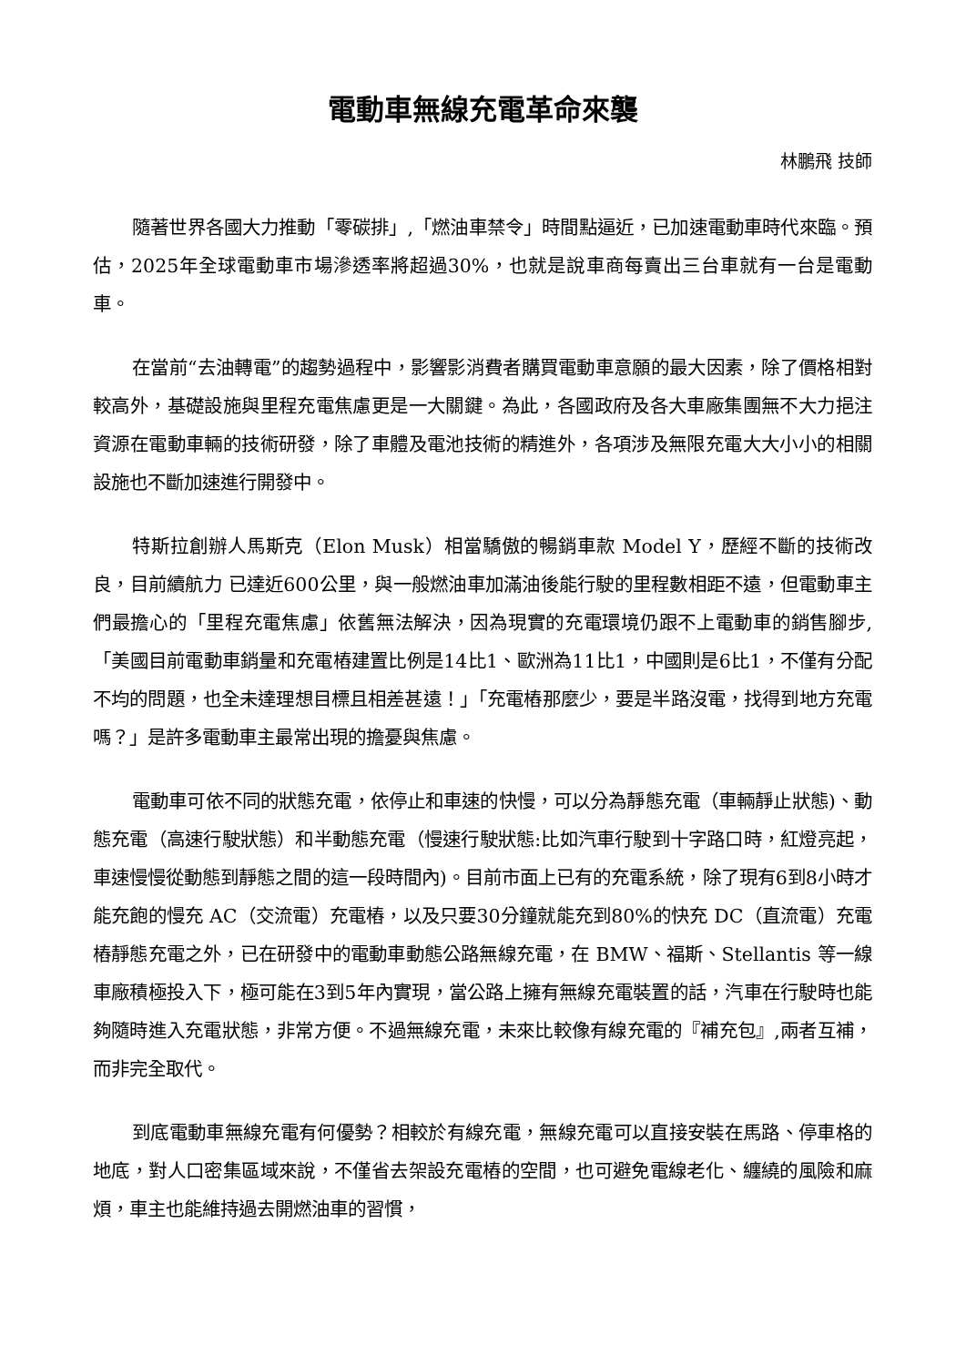電動車無線充電革命來襲
林鵬飛 技師
隨著世界各國大力推動「零碳排」,「燃油車禁令」時間點逼近，已加速電動車時代來臨。預估，2025年全球電動車市場滲透率將超過30%，也就是說車商每賣出三台車就有一台是電動車。
在當前“去油轉電”的趨勢過程中，影響影消費者購買電動車意願的最大因素，除了價格相對較高外，基礎設施與里程充電焦慮更是一大關鍵。為此，各國政府及各大車廠集團無不大力挹注資源在電動車輛的技術研發，除了車體及電池技術的精進外，各項涉及無限充電大大小小的相關設施也不斷加速進行開發中。
特斯拉創辦人馬斯克（Elon Musk）相當驕傲的暢銷車款 Model Y，歷經不斷的技術改良，目前續航力 已達近600公里，與一般燃油車加滿油後能行駛的里程數相距不遠，但電動車主們最擔心的「里程充電焦慮」依舊無法解決，因為現實的充電環境仍跟不上電動車的銷售腳步,「美國目前電動車銷量和充電樁建置比例是14比1、歐洲為11比1，中國則是6比1，不僅有分配不均的問題，也全未達理想目標且相差甚遠！」「充電樁那麼少，要是半路沒電，找得到地方充電嗎？」是許多電動車主最常出現的擔憂與焦慮。
電動車可依不同的狀態充電，依停止和車速的快慢，可以分為靜態充電（車輛靜止狀態)、動態充電（高速行駛狀態）和半動態充電（慢速行駛狀態:比如汽車行駛到十字路口時，紅燈亮起，車速慢慢從動態到靜態之間的這一段時間內)。目前市面上已有的充電系統，除了現有6到8小時才能充飽的慢充 AC（交流電）充電樁，以及只要30分鐘就能充到80%的快充 DC（直流電）充電樁靜態充電之外，已在研發中的電動車動態公路無線充電，在 BMW、福斯、Stellantis 等一線車廠積極投入下，極可能在3到5年內實現，當公路上擁有無線充電裝置的話，汽車在行駛時也能夠隨時進入充電狀態，非常方便。不過無線充電，未來比較像有線充電的『補充包』,兩者互補，而非完全取代。
到底電動車無線充電有何優勢？相較於有線充電，無線充電可以直接安裝在馬路、停車格的地底，對人口密集區域來說，不僅省去架設充電樁的空間，也可避免電線老化、纏繞的風險和麻煩，車主也能維持過去開燃油車的習慣，